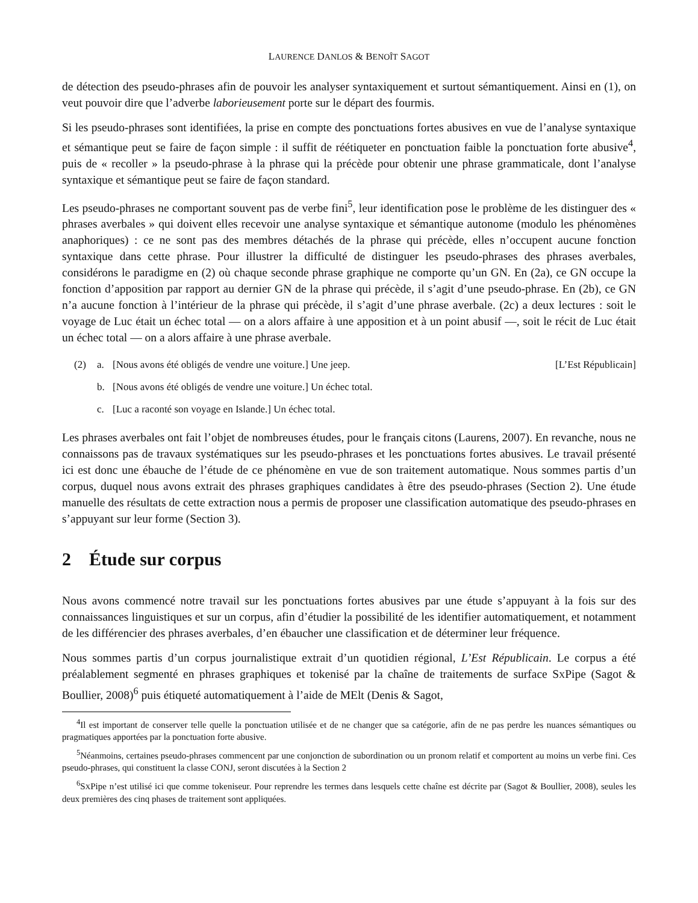LAURENCE DANLOS & BENOÎT SAGOT
de détection des pseudo-phrases afin de pouvoir les analyser syntaxiquement et surtout sémantiquement. Ainsi en (1), on veut pouvoir dire que l’adverbe laborieusement porte sur le départ des fourmis.
Si les pseudo-phrases sont identifiées, la prise en compte des ponctuations fortes abusives en vue de l’analyse syntaxique et sémantique peut se faire de façon simple : il suffit de réétiqueter en ponctuation faible la ponctuation forte abusive<sup>4</sup>, puis de « recoller » la pseudo-phrase à la phrase qui la précède pour obtenir une phrase grammaticale, dont l’analyse syntaxique et sémantique peut se faire de façon standard.
Les pseudo-phrases ne comportant souvent pas de verbe fini<sup>5</sup>, leur identification pose le problème de les distinguer des « phrases averbales » qui doivent elles recevoir une analyse syntaxique et sémantique autonome (modulo les phénomènes anaphoriques) : ce ne sont pas des membres détachés de la phrase qui précède, elles n’occupent aucune fonction syntaxique dans cette phrase. Pour illustrer la difficulté de distinguer les pseudo-phrases des phrases averbales, considérons le paradigme en (2) où chaque seconde phrase graphique ne comporte qu’un GN. En (2a), ce GN occupe la fonction d’apposition par rapport au dernier GN de la phrase qui précède, il s’agit d’une pseudo-phrase. En (2b), ce GN n’a aucune fonction à l’intérieur de la phrase qui précède, il s’agit d’une phrase averbale. (2c) a deux lectures : soit le voyage de Luc était un échec total — on a alors affaire à une apposition et à un point abusif —, soit le récit de Luc était un échec total — on a alors affaire à une phrase averbale.
(2) a. [Nous avons été obligés de vendre une voiture.] Une jeep. [L’Est Républicain]
b. [Nous avons été obligés de vendre une voiture.] Un échec total.
c. [Luc a raconté son voyage en Islande.] Un échec total.
Les phrases averbales ont fait l’objet de nombreuses études, pour le français citons (Laurens, 2007). En revanche, nous ne connaissons pas de travaux systématiques sur les pseudo-phrases et les ponctuations fortes abusives. Le travail présenté ici est donc une ébauche de l’étude de ce phénomène en vue de son traitement automatique. Nous sommes partis d’un corpus, duquel nous avons extrait des phrases graphiques candidates à être des pseudo-phrases (Section 2). Une étude manuelle des résultats de cette extraction nous a permis de proposer une classification automatique des pseudo-phrases en s’appuyant sur leur forme (Section 3).
2 Étude sur corpus
Nous avons commencé notre travail sur les ponctuations fortes abusives par une étude s’appuyant à la fois sur des connaissances linguistiques et sur un corpus, afin d’étudier la possibilité de les identifier automatiquement, et notamment de les différencier des phrases averbales, d’en ébaucher une classification et de déterminer leur fréquence.
Nous sommes partis d’un corpus journalistique extrait d’un quotidien régional, L’Est Républicain. Le corpus a été préalablement segmenté en phrases graphiques et tokenisé par la chaîne de traitements de surface SXPipe (Sagot & Boullier, 2008)<sup>6</sup> puis étiqueté automatiquement à l’aide de MElt (Denis & Sagot,
<sup>4</sup> Il est important de conserver telle quelle la ponctuation utilisée et de ne changer que sa catégorie, afin de ne pas perdre les nuances sémantiques ou pragmatiques apportées par la ponctuation forte abusive.
<sup>5</sup> Néanmoins, certaines pseudo-phrases commencent par une conjonction de subordination ou un pronom relatif et comportent au moins un verbe fini. Ces pseudo-phrases, qui constituent la classe CONJ, seront discutées à la Section 2
<sup>6</sup> SXPipe n’est utilisé ici que comme tokeniseur. Pour reprendre les termes dans lesquels cette chaîne est décrite par (Sagot & Boullier, 2008), seules les deux premières des cinq phases de traitement sont appliquées.